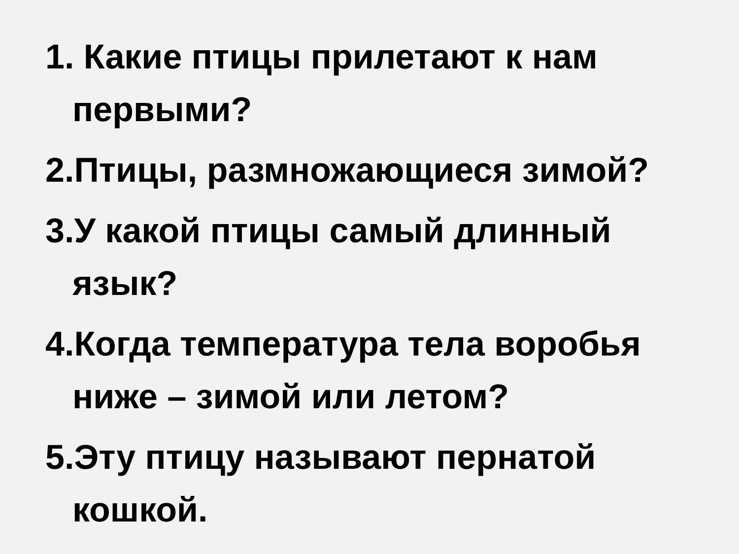1. Какие птицы прилетают к нам первыми?
2.Птицы, размножающиеся зимой?
3.У какой птицы самый длинный язык?
4.Когда температура тела воробья ниже – зимой или летом?
5.Эту птицу называют пернатой кошкой.